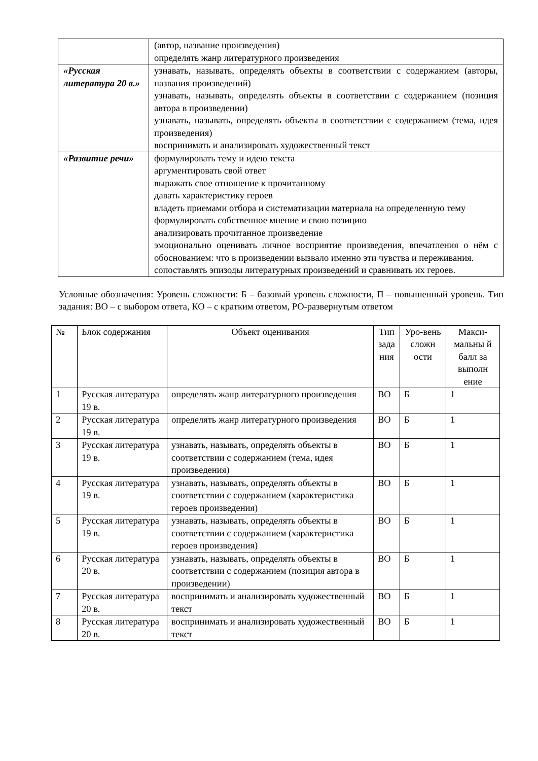| | (автор, название произведения) определять жанр литературного произведения |
| «Русская литература 20 в.» | узнавать, называть, определять объекты в соответствии с содержанием (авторы, названия произведений) узнавать, называть, определять объекты в соответствии с содержанием (позиция автора в произведении) узнавать, называть, определять объекты в соответствии с содержанием (тема, идея произведения) воспринимать и анализировать художественный текст |
| «Развитие речи» | формулировать тему и идею текста аргументировать свой ответ выражать свое отношение к прочитанному давать характеристику героев владеть приемами отбора и систематизации материала на определенную тему формулировать собственное мнение и свою позицию анализировать прочитанное произведение эмоционально оценивать личное восприятие произведения, впечатления о нём с обоснованием: что в произведении вызвало именно эти чувства и переживания. сопоставлять эпизоды литературных произведений и сравнивать их героев. |
Условные обозначения: Уровень сложности: Б – базовый уровень сложности, П – повышенный уровень. Тип задания: ВО – с выбором ответа, КО – с кратким ответом, РО-развернутым ответом
| № | Блок содержания | Объект оценивания | Тип зада ния | Уро-вень сложн ости | Макси-мальны й балл за выполн ение |
| --- | --- | --- | --- | --- | --- |
| 1 | Русская литература 19 в. | определять жанр литературного произведения | ВО | Б | 1 |
| 2 | Русская литература 19 в. | определять жанр литературного произведения | ВО | Б | 1 |
| 3 | Русская литература 19 в. | узнавать, называть, определять объекты в соответствии с содержанием (тема, идея произведения) | ВО | Б | 1 |
| 4 | Русская литература 19 в. | узнавать, называть, определять объекты в соответствии с содержанием (характеристика героев произведения) | ВО | Б | 1 |
| 5 | Русская литература 19 в. | узнавать, называть, определять объекты в соответствии с содержанием (характеристика героев произведения) | ВО | Б | 1 |
| 6 | Русская литература 20 в. | узнавать, называть, определять объекты в соответствии с содержанием (позиция автора в произведении) | ВО | Б | 1 |
| 7 | Русская литература 20 в. | воспринимать и анализировать художественный текст | ВО | Б | 1 |
| 8 | Русская литература 20 в. | воспринимать и анализировать художественный текст | ВО | Б | 1 |